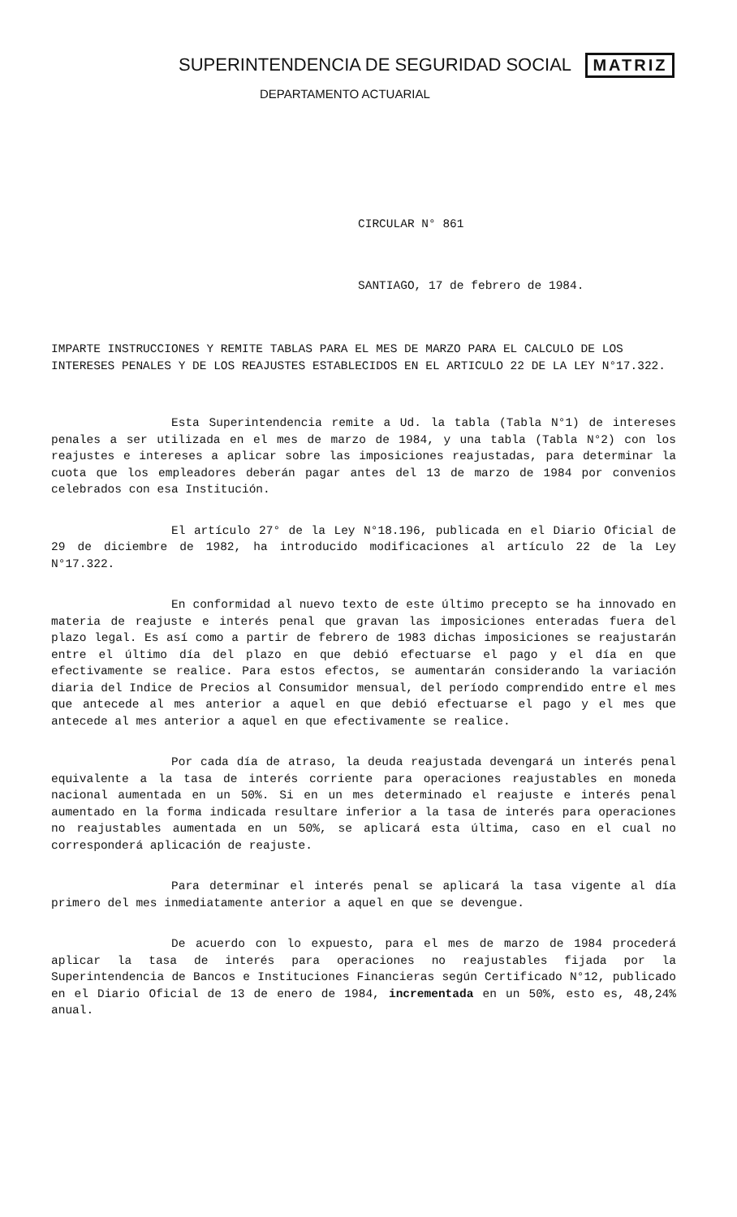SUPERINTENDENCIA DE SEGURIDAD SOCIAL MATRIZ
DEPARTAMENTO ACTUARIAL
CIRCULAR N° 861
SANTIAGO, 17 de febrero de 1984.
IMPARTE INSTRUCCIONES Y REMITE TABLAS PARA EL MES DE MARZO PARA EL CALCULO DE LOS INTERESES PENALES Y DE LOS REAJUSTES ESTABLECIDOS EN EL ARTICULO 22 DE LA LEY N°17.322.
Esta Superintendencia remite a Ud. la tabla (Tabla N°1) de intereses penales a ser utilizada en el mes de marzo de 1984, y una tabla (Tabla N°2) con los reajustes e intereses a aplicar sobre las imposiciones reajustadas, para determinar la cuota que los empleadores deberán pagar antes del 13 de marzo de 1984 por convenios celebrados con esa Institución.
El artículo 27° de la Ley N°18.196, publicada en el Diario Oficial de 29 de diciembre de 1982, ha introducido modificaciones al artículo 22 de la Ley N°17.322.
En conformidad al nuevo texto de este último precepto se ha innovado en materia de reajuste e interés penal que gravan las imposiciones enteradas fuera del plazo legal. Es así como a partir de febrero de 1983 dichas imposiciones se reajustarán entre el último día del plazo en que debió efectuarse el pago y el día en que efectivamente se realice. Para estos efectos, se aumentarán considerando la variación diaria del Indice de Precios al Consumidor mensual, del período comprendido entre el mes que antecede al mes anterior a aquel en que debió efectuarse el pago y el mes que antecede al mes anterior a aquel en que efectivamente se realice.
Por cada día de atraso, la deuda reajustada devengará un interés penal equivalente a la tasa de interés corriente para operaciones reajustables en moneda nacional aumentada en un 50%. Si en un mes determinado el reajuste e interés penal aumentado en la forma indicada resultare inferior a la tasa de interés para operaciones no reajustables aumentada en un 50%, se aplicará esta última, caso en el cual no corresponderá aplicación de reajuste.
Para determinar el interés penal se aplicará la tasa vigente al día primero del mes inmediatamente anterior a aquel en que se devengue.
De acuerdo con lo expuesto, para el mes de marzo de 1984 procederá aplicar la tasa de interés para operaciones no reajustables fijada por la Superintendencia de Bancos e Instituciones Financieras según Certificado N°12, publicado en el Diario Oficial de 13 de enero de 1984, incrementada en un 50%, esto es, 48,24% anual.